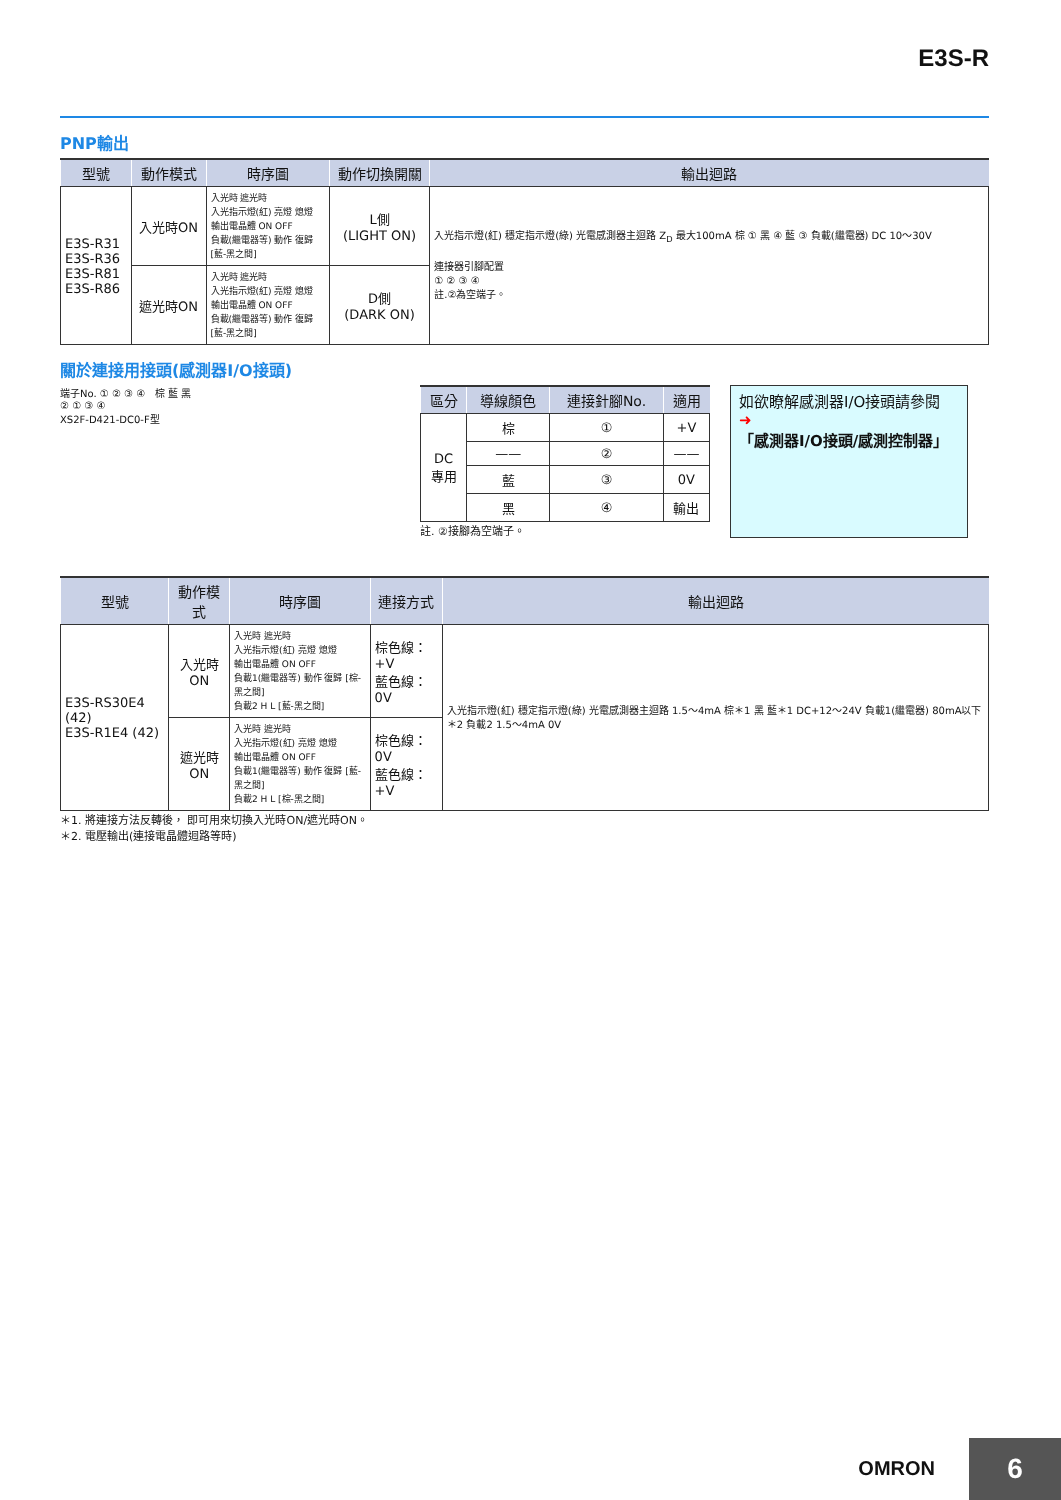E3S-R
PNP輸出
| 型號 | 動作模式 | 時序圖 | 動作切換開關 | 輸出迴路 |
| --- | --- | --- | --- | --- |
| E3S-R31 E3S-R36 E3S-R81 E3S-R86 | 入光時ON | 入光時 遮光時 入光指示燈(紅) 亮燈 熄燈 輸出電晶體 ON OFF 負載(繼電器等) 動作 復歸 [藍-黑之間] | L側 (LIGHT ON) | 入光指示燈(紅) 穩定指示燈(綠) 光電感測器主迴路 Z<sub>D</sub> 最大100mA 棕 ① 黑 ④ 藍 ③ 負載(繼電器) DC 10～30V 連接器引腳配置 ① ② ③ ④ 註.②為空端子。 |
| | 遮光時ON | 入光時 遮光時 入光指示燈(紅) 亮燈 熄燈 輸出電晶體 ON OFF 負載(繼電器等) 動作 復歸 [藍-黑之間] | D側 (DARK ON) | |
關於連接用接頭(感測器I/O接頭)
端子No. ① ② ③ ④ 棕 藍 黑
② ① ③ ④
XS2F-D421-DC0-F型
| 區分 | 導線顏色 | 連接針腳No. | 適用 |
| --- | --- | --- | --- |
| DC 專用 | 棕 | ① | +V |
| | —— | ② | —— |
| | 藍 | ③ | 0V |
| | 黑 | ④ | 輸出 |
註. ②接腳為空端子。
如欲瞭解感測器I/O接頭請參閱
➜「感測器I/O接頭/感測控制器」
| 型號 | 動作模式 | 時序圖 | 連接方式 | 輸出迴路 |
| --- | --- | --- | --- | --- |
| E3S-RS30E4 (42) E3S-R1E4 (42) | 入光時ON | 入光時 遮光時 入光指示燈(紅) 亮燈 熄燈 輸出電晶體 ON OFF 負載1(繼電器等) 動作 復歸 [棕-黑之間] 負載2 H L [藍-黑之間] | 棕色線：+V 藍色線：0V | 入光指示燈(紅) 穩定指示燈(綠) 光電感測器主迴路 1.5～4mA 棕＊1 黑 藍＊1 DC+12～24V 負載1(繼電器) 80mA以下 ＊2 負載2 1.5～4mA 0V |
| | 遮光時ON | 入光時 遮光時 入光指示燈(紅) 亮燈 熄燈 輸出電晶體 ON OFF 負載1(繼電器等) 動作 復歸 [藍-黑之間] 負載2 H L [棕-黑之間] | 棕色線：0V 藍色線：+V | |
＊1. 將連接方法反轉後， 即可用來切換入光時ON/遮光時ON。
＊2. 電壓輸出(連接電晶體迴路等時)
OMRON 6